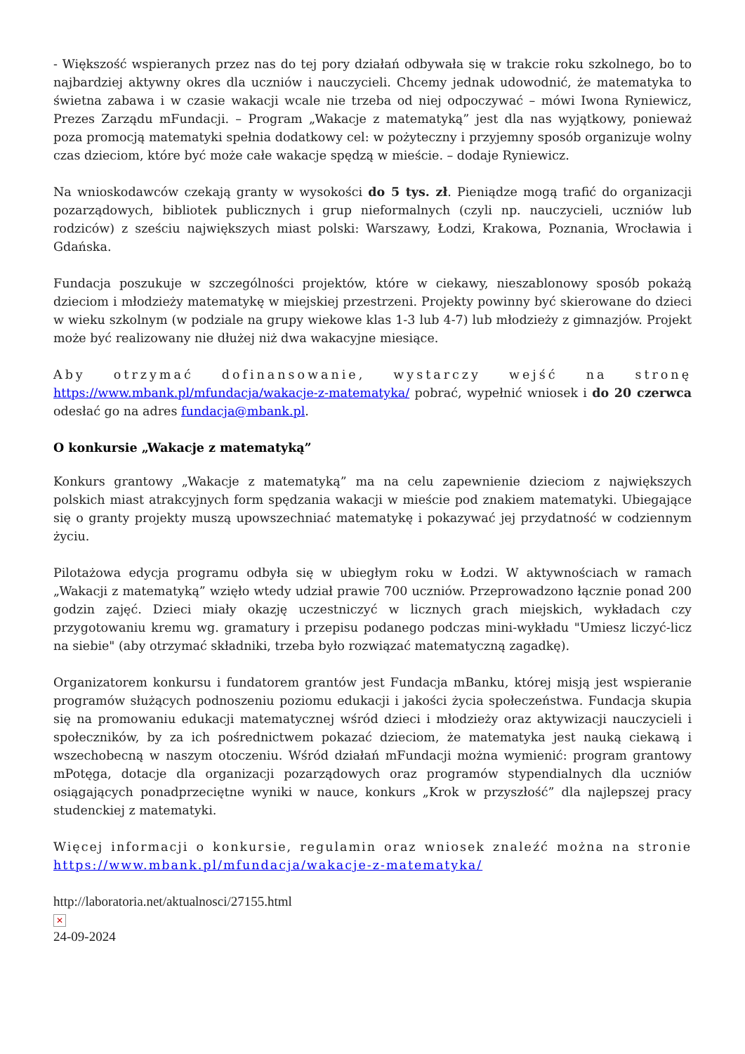- Większość wspieranych przez nas do tej pory działań odbywała się w trakcie roku szkolnego, bo to najbardziej aktywny okres dla uczniów i nauczycieli. Chcemy jednak udowodnić, że matematyka to świetna zabawa i w czasie wakacji wcale nie trzeba od niej odpoczywać – mówi Iwona Ryniewicz, Prezes Zarządu mFundacji. – Program „Wakacje z matematyką” jest dla nas wyjątkowy, ponieważ poza promocją matematyki spełnia dodatkowy cel: w pożyteczny i przyjemny sposób organizuje wolny czas dzieciom, które być może całe wakacje spędzą w mieście. – dodaje Ryniewicz.
Na wnioskodawców czekają granty w wysokości do 5 tys. zł. Pieniądze mogą trafić do organizacji pozarządowych, bibliotek publicznych i grup nieformalnych (czyli np. nauczycieli, uczniów lub rodziców) z sześciu największych miast polski: Warszawy, Łodzi, Krakowa, Poznania, Wrocławia i Gdańska.
Fundacja poszukuje w szczególności projektów, które w ciekawy, nieszablonowy sposób pokażą dzieciom i młodzieży matematykę w miejskiej przestrzeni. Projekty powinny być skierowane do dzieci w wieku szkolnym (w podziale na grupy wiekowe klas 1-3 lub 4-7) lub młodzieży z gimnazjów. Projekt może być realizowany nie dłużej niż dwa wakacyjne miesiące.
Aby otrzymać dofinansowanie, wystarczy wejść na stronę https://www.mbank.pl/mfundacja/wakacje-z-matematyka/ pobrać, wypełnić wniosek i do 20 czerwca odesłać go na adres fundacja@mbank.pl.
O konkursie „Wakacje z matematyką”
Konkurs grantowy „Wakacje z matematyką” ma na celu zapewnienie dzieciom z największych polskich miast atrakcyjnych form spędzania wakacji w mieście pod znakiem matematyki. Ubiegające się o granty projekty muszą upowszechniać matematykę i pokazywać jej przydatność w codziennym życiu.
Pilotażowa edycja programu odbyła się w ubiegłym roku w Łodzi. W aktywnościach w ramach „Wakacji z matematyką” wzięło wtedy udział prawie 700 uczniów. Przeprowadzono łącznie ponad 200 godzin zajęć. Dzieci miały okazję uczestniczyć w licznych grach miejskich, wykładach czy przygotowaniu kremu wg. gramatury i przepisu podanego podczas mini-wykładu "Umiesz liczyć-licz na siebie" (aby otrzymać składniki, trzeba było rozwiązać matematyczną zagadkę).
Organizatorem konkursu i fundatorem grantów jest Fundacja mBanku, której misją jest wspieranie programów służących podnoszeniu poziomu edukacji i jakości życia społeczeństwa. Fundacja skupia się na promowaniu edukacji matematycznej wśród dzieci i młodzieży oraz aktywizacji nauczycieli i społeczników, by za ich pośrednictwem pokazać dzieciom, że matematyka jest nauką ciekawą i wszechobecną w naszym otoczeniu. Wśród działań mFundacji można wymienić: program grantowy mPotęga, dotacje dla organizacji pozarządowych oraz programów stypendialnych dla uczniów osiągających ponadprzeciętne wyniki w nauce, konkurs „Krok w przyszłość” dla najlepszej pracy studenckiej z matematyki.
Więcej informacji o konkursie, regulamin oraz wniosek znaleźć można na stronie https://www.mbank.pl/mfundacja/wakacje-z-matematyka/
http://laboratoria.net/aktualnosci/27155.html
✕
24-09-2024